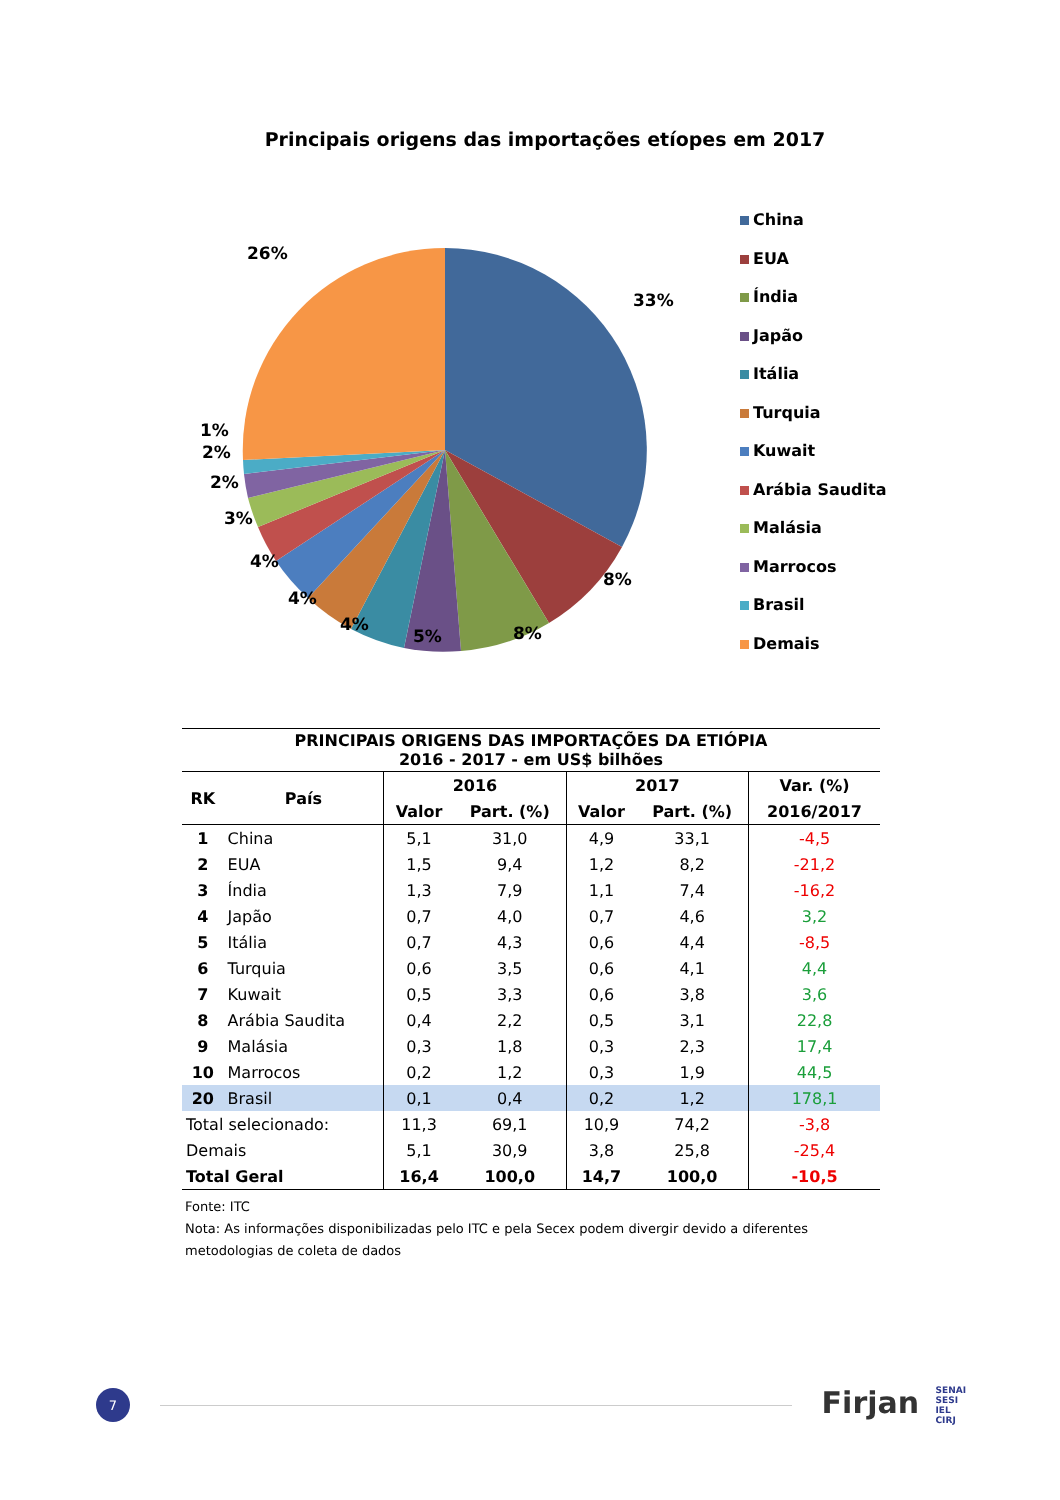Principais origens das importações etíopes em 2017
33%
8%
8%
5%
4%
4%
4%
3%
2%
2%
1%
26%
China
EUA
Índia
Japão
Itália
Turquia
Kuwait
Arábia Saudita
Malásia
Marrocos
Brasil
Demais
| PRINCIPAIS ORIGENS DAS IMPORTAÇÕES DA ETIÓPIA 2016 - 2017 - em US$ bilhões | | | | | | |
| --- | --- | --- | --- | --- | --- | --- |
| RK | País | 2016 | | 2017 | | Var. (%) |
| | | Valor | Part. (%) | Valor | Part. (%) | 2016/2017 |
| 1 | China | 5,1 | 31,0 | 4,9 | 33,1 | -4,5 |
| 2 | EUA | 1,5 | 9,4 | 1,2 | 8,2 | -21,2 |
| 3 | Índia | 1,3 | 7,9 | 1,1 | 7,4 | -16,2 |
| 4 | Japão | 0,7 | 4,0 | 0,7 | 4,6 | 3,2 |
| 5 | Itália | 0,7 | 4,3 | 0,6 | 4,4 | -8,5 |
| 6 | Turquia | 0,6 | 3,5 | 0,6 | 4,1 | 4,4 |
| 7 | Kuwait | 0,5 | 3,3 | 0,6 | 3,8 | 3,6 |
| 8 | Arábia Saudita | 0,4 | 2,2 | 0,5 | 3,1 | 22,8 |
| 9 | Malásia | 0,3 | 1,8 | 0,3 | 2,3 | 17,4 |
| 10 | Marrocos | 0,2 | 1,2 | 0,3 | 1,9 | 44,5 |
| 20 | Brasil | 0,1 | 0,4 | 0,2 | 1,2 | 178,1 |
| Total selecionado: | | 11,3 | 69,1 | 10,9 | 74,2 | -3,8 |
| Demais | | 5,1 | 30,9 | 3,8 | 25,8 | -25,4 |
| Total Geral | | 16,4 | 100,0 | 14,7 | 100,0 | -10,5 |
Fonte: ITC
Nota: As informações disponibilizadas pelo ITC e pela Secex podem divergir devido a diferentes metodologias de coleta de dados
7
Firjan SENAI
SESI
IEL
CIRJ